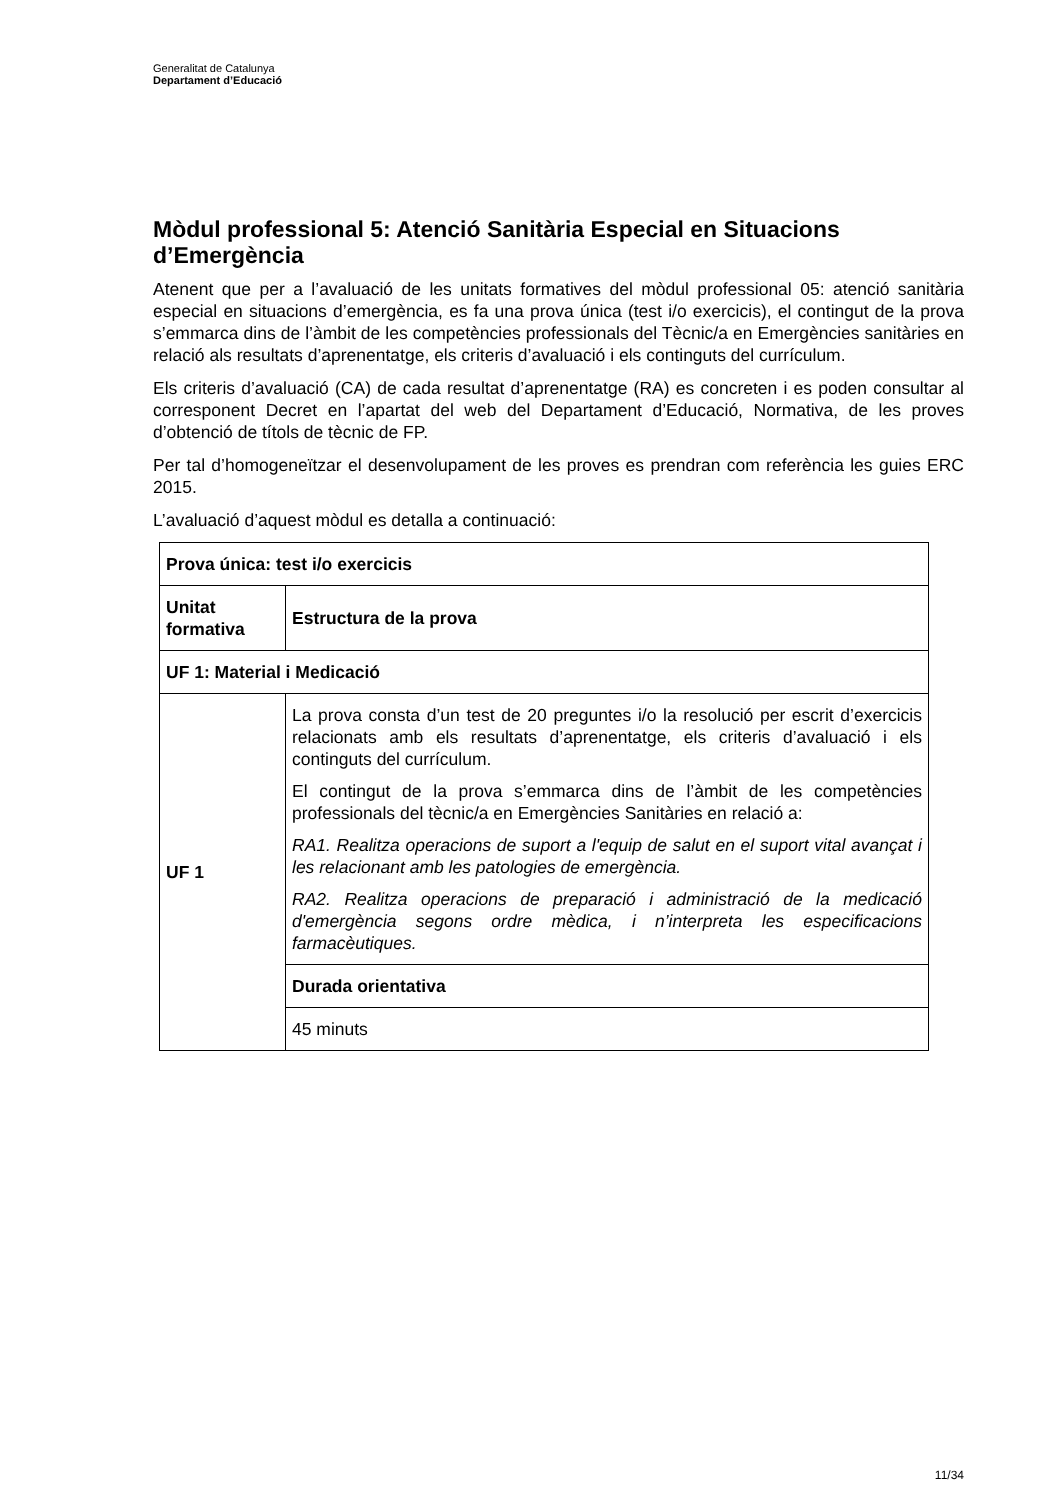Generalitat de Catalunya
Departament d’Educació
Mòdul professional 5: Atenció Sanitària Especial en Situacions d’Emergència
Atenent que per a l’avaluació de les unitats formatives del mòdul professional 05: atenció sanitària especial en situacions d’emergència, es fa una prova única (test i/o exercicis), el contingut de la prova s’emmarca dins de l’àmbit de les competències professionals del Tècnic/a en Emergències sanitàries en relació als resultats d’aprenentatge, els criteris d’avaluació i els continguts del currículum.
Els criteris d’avaluació (CA) de cada resultat d’aprenentatge (RA) es concreten i es poden consultar al corresponent Decret en l’apartat del web del Departament d’Educació, Normativa, de les proves d’obtenció de títols de tècnic de FP.
Per tal d’homogeneïtzar el desenvolupament de les proves es prendran com referència les guies ERC 2015.
L’avaluació d’aquest mòdul es detalla a continuació:
| Prova única: test i/o exercicis | |
| --- | --- |
| Unitat formativa | Estructura de la prova |
| UF 1: Material i Medicació | |
| UF 1 | La prova consta d’un test de 20 preguntes i/o la resolució per escrit d’exercicis relacionats amb els resultats d’aprenentatge, els criteris d’avaluació i els continguts del currículum. El contingut de la prova s’emmarca dins de l’àmbit de les competències professionals del tècnic/a en Emergències Sanitàries en relació a: RA1. Realitza operacions de suport a l'equip de salut en el suport vital avançat i les relacionant amb les patologies de emergència. RA2. Realitza operacions de preparació i administració de la medicació d'emergència segons ordre mèdica, i n’interpreta les especificacions farmacèutiques. |
| | Durada orientativa |
| | 45 minuts |
11/34